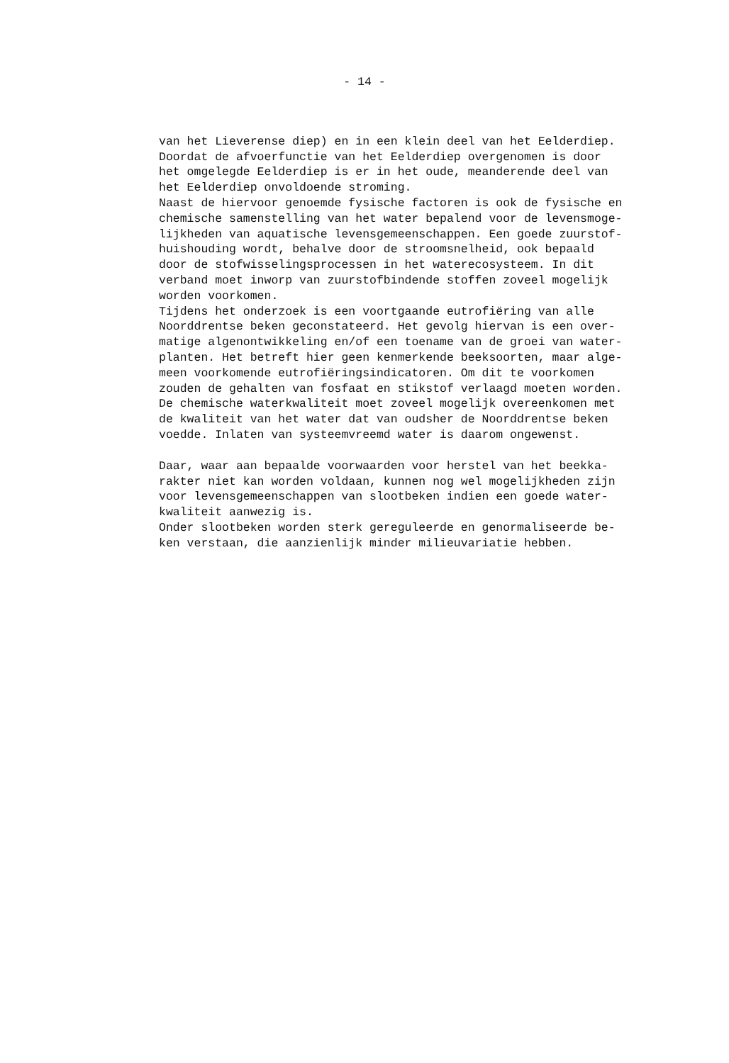- 14 -
van het Lieverense diep) en in een klein deel van het Eelderdiep. Doordat de afvoerfunctie van het Eelderdiep overgenomen is door het omgelegde Eelderdiep is er in het oude, meanderende deel van het Eelderdiep onvoldoende stroming. Naast de hiervoor genoemde fysische factoren is ook de fysische en chemische samenstelling van het water bepalend voor de levensmoge- lijkheden van aquatische levensgemeenschappen. Een goede zuurstof- huishouding wordt, behalve door de stroomsnelheid, ook bepaald door de stofwisselingsprocessen in het waterecosysteem. In dit verband moet inworp van zuurstofbindende stoffen zoveel mogelijk worden voorkomen. Tijdens het onderzoek is een voortgaande eutrofiëring van alle Noorddrentse beken geconstateerd. Het gevolg hiervan is een over- matige algenontwikkeling en/of een toename van de groei van water- planten. Het betreft hier geen kenmerkende beeksoorten, maar alge- meen voorkomende eutrofiëringsindicatoren. Om dit te voorkomen zouden de gehalten van fosfaat en stikstof verlaagd moeten worden. De chemische waterkwaliteit moet zoveel mogelijk overeenkomen met de kwaliteit van het water dat van oudsher de Noorddrentse beken voedde. Inlaten van systeemvreemd water is daarom ongewenst.
Daar, waar aan bepaalde voorwaarden voor herstel van het beekka- rakter niet kan worden voldaan, kunnen nog wel mogelijkheden zijn voor levensgemeenschappen van slootbeken indien een goede water- kwaliteit aanwezig is. Onder slootbeken worden sterk gereguleerde en genormaliseerde be- ken verstaan, die aanzienlijk minder milieuvariatie hebben.